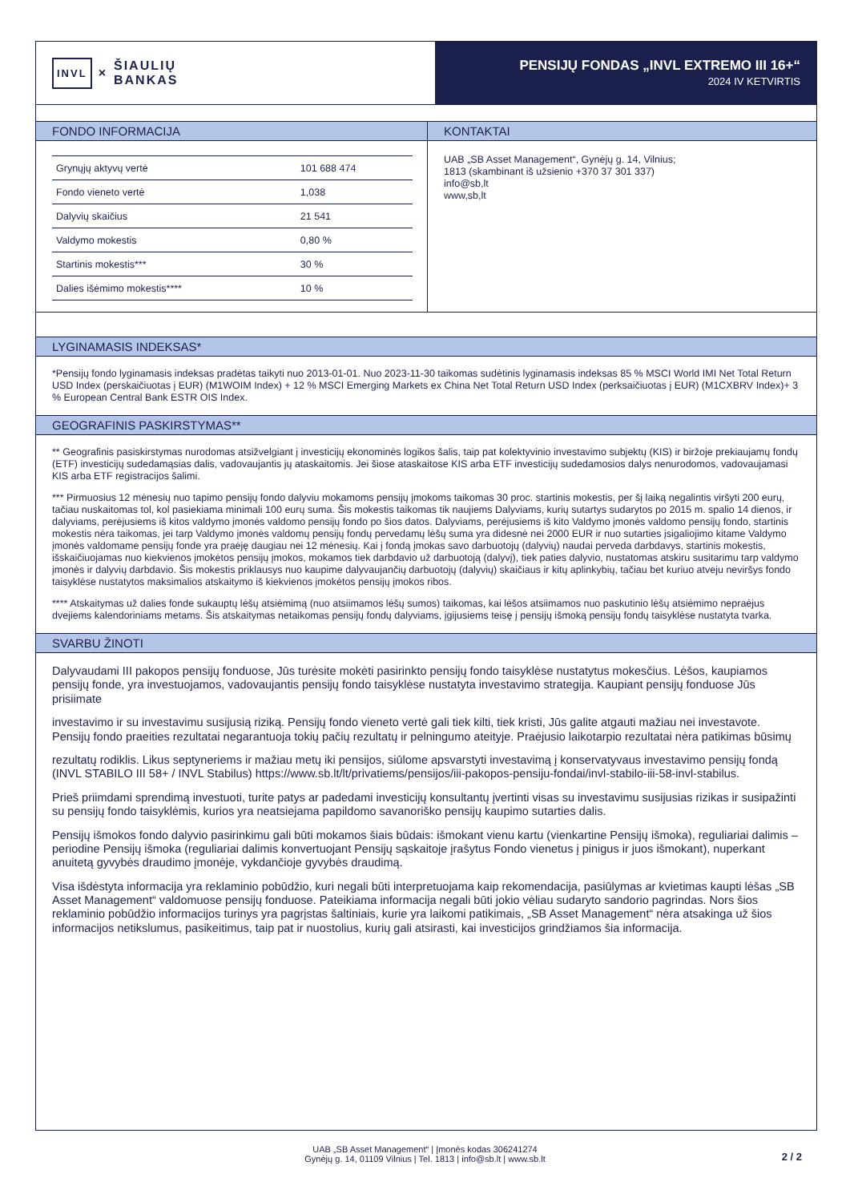INVL × ŠIAULIŲ
BANKAS
PENSIJŲ FONDAS „INVL EXTREMO III 16+“2024 IV KETVIRTIS
FONDO INFORMACIJA
| Grynųjų aktyvų vertė | 101 688 474 |
| Fondo vieneto vertė | 1,038 |
| Dalyvių skaičius | 21 541 |
| Valdymo mokestis | 0,80 % |
| Startinis mokestis*** | 30 % |
| Dalies išėmimo mokestis**** | 10 % |
KONTAKTAI
UAB „SB Asset Management“, Gynėjų g. 14, Vilnius;
1813 (skambinant iš užsienio +370 37 301 337)
info@sb,lt
www,sb,lt
LYGINAMASIS INDEKSAS*
*Pensijų fondo lyginamasis indeksas pradėtas taikyti nuo 2013-01-01. Nuo 2023-11-30 taikomas sudėtinis lyginamasis indeksas 85 % MSCI World IMI Net Total Return USD Index (perskaičiuotas į EUR) (M1WOIM Index) + 12 % MSCI Emerging Markets ex China Net Total Return USD Index (perksaičiuotas į EUR) (M1CXBRV Index)+ 3 % European Central Bank ESTR OIS Index.
GEOGRAFINIS PASKIRSTYMAS**
** Geografinis pasiskirstymas nurodomas atsižvelgiant į investicijų ekonominės logikos šalis, taip pat kolektyvinio investavimo subjektų (KIS) ir biržoje prekiaujamų fondų (ETF) investicijų sudedamąsias dalis, vadovaujantis jų ataskaitomis. Jei šiose ataskaitose KIS arba ETF investicijų sudedamosios dalys nenurodomos, vadovaujamasi KIS arba ETF registracijos šalimi.
*** Pirmuosius 12 mėnesių nuo tapimo pensijų fondo dalyviu mokamoms pensijų įmokoms taikomas 30 proc. startinis mokestis, per šį laiką negalintis viršyti 200 eurų, tačiau nuskaitomas tol, kol pasiekiama minimali 100 eurų suma. Šis mokestis taikomas tik naujiems Dalyviams, kurių sutartys sudarytos po 2015 m. spalio 14 dienos, ir dalyviams, perėjusiems iš kitos valdymo įmonės valdomo pensijų fondo po šios datos. Dalyviams, perėjusiems iš kito Valdymo įmonės valdomo pensijų fondo, startinis mokestis nėra taikomas, jei tarp Valdymo įmonės valdomų pensijų fondų pervedamų lėšų suma yra didesnė nei 2000 EUR ir nuo sutarties įsigaliojimo kitame Valdymo įmonės valdomame pensijų fonde yra praėję daugiau nei 12 mėnesių. Kai į fondą įmokas savo darbuotojų (dalyvių) naudai perveda darbdavys, startinis mokestis, išskaičiuojamas nuo kiekvienos įmokėtos pensijų įmokos, mokamos tiek darbdavio už darbuotoją (dalyvį), tiek paties dalyvio, nustatomas atskiru susitarimu tarp valdymo įmonės ir dalyvių darbdavio. Šis mokestis priklausys nuo kaupime dalyvaujančių darbuotojų (dalyvių) skaičiaus ir kitų aplinkybių, tačiau bet kuriuo atveju neviršys fondo taisyklėse nustatytos maksimalios atskaitymo iš kiekvienos įmokėtos pensijų įmokos ribos.
**** Atskaitymas už dalies fonde sukauptų lėšų atsiėmimą (nuo atsiimamos lėšų sumos) taikomas, kai lėšos atsiimamos nuo paskutinio lėšų atsiėmimo nepraėjus dvejiems kalendoriniams metams. Šis atskaitymas netaikomas pensijų fondų dalyviams, įgijusiems teisę į pensijų išmoką pensijų fondų taisyklėse nustatyta tvarka.
SVARBU ŽINOTI
Dalyvaudami III pakopos pensijų fonduose, Jūs turėsite mokėti pasirinkto pensijų fondo taisyklėse nustatytus mokesčius. Lėšos, kaupiamos pensijų fonde, yra investuojamos, vadovaujantis pensijų fondo taisyklėse nustatyta investavimo strategija. Kaupiant pensijų fonduose Jūs prisiimate
investavimo ir su investavimu susijusią riziką. Pensijų fondo vieneto vertė gali tiek kilti, tiek kristi, Jūs galite atgauti mažiau nei investavote. Pensijų fondo praeities rezultatai negarantuoja tokių pačių rezultatų ir pelningumo ateityje. Praėjusio laikotarpio rezultatai nėra patikimas būsimų
rezultatų rodiklis. Likus septyneriems ir mažiau metų iki pensijos, siūlome apsvarstyti investavimą į konservatyvaus investavimo pensijų fondą (INVL STABILO III 58+ / INVL Stabilus) https://www.sb.lt/lt/privatiems/pensijos/iii-pakopos-pensiju-fondai/invl-stabilo-iii-58-invl-stabilus.
Prieš priimdami sprendimą investuoti, turite patys ar padedami investicijų konsultantų įvertinti visas su investavimu susijusias rizikas ir susipažinti su pensijų fondo taisyklėmis, kurios yra neatsiejama papildomo savanoriško pensijų kaupimo sutarties dalis.
Pensijų išmokos fondo dalyvio pasirinkimu gali būti mokamos šiais būdais: išmokant vienu kartu (vienkartine Pensijų išmoka), reguliariai dalimis – periodine Pensijų išmoka (reguliariai dalimis konvertuojant Pensijų sąskaitoje įrašytus Fondo vienetus į pinigus ir juos išmokant), nuperkant anuitetą gyvybės draudimo įmonėje, vykdančioje gyvybės draudimą.
Visa išdėstyta informacija yra reklaminio pobūdžio, kuri negali būti interpretuojama kaip rekomendacija, pasiūlymas ar kvietimas kaupti lėšas „SB Asset Management“ valdomuose pensijų fonduose. Pateikiama informacija negali būti jokio vėliau sudaryto sandorio pagrindas. Nors šios reklaminio pobūdžio informacijos turinys yra pagrįstas šaltiniais, kurie yra laikomi patikimais, „SB Asset Management“ nėra atsakinga už šios informacijos netikslumus, pasikeitimus, taip pat ir nuostolius, kurių gali atsirasti, kai investicijos grindžiamos šia informacija.
UAB „SB Asset Management“ | Įmonės kodas 306241274
Gynėjų g. 14, 01109 Vilnius | Tel. 1813 | info@sb.lt | www.sb.lt
2 / 2